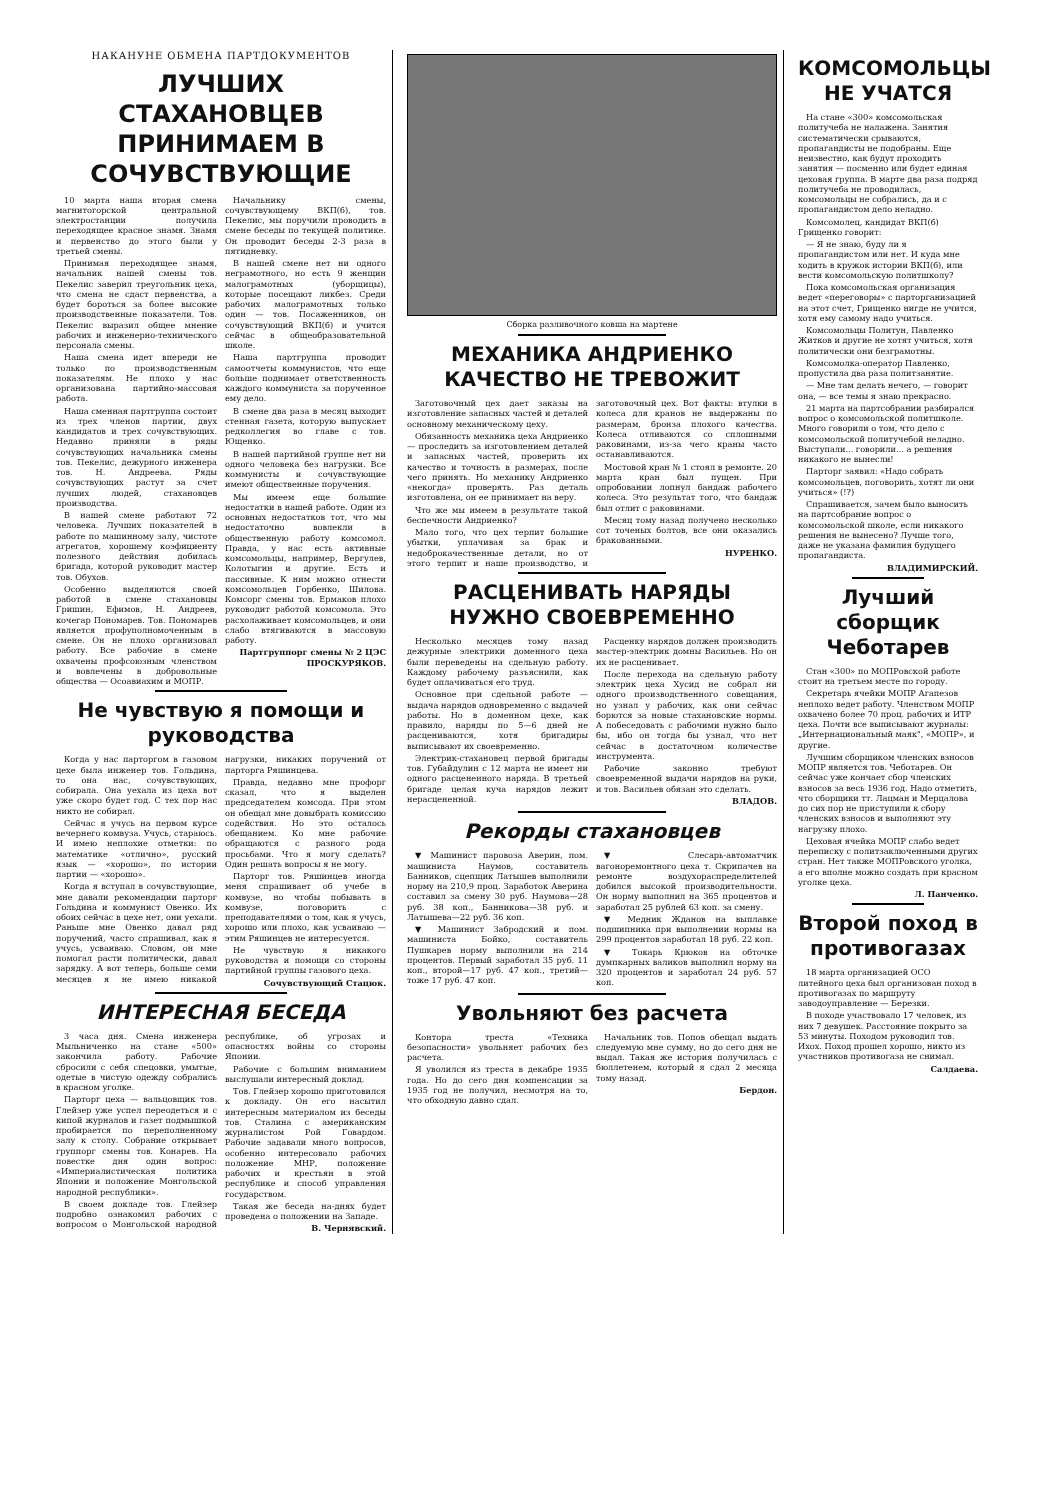НАКАНУНЕ ОБМЕНА ПАРТДОКУМЕНТОВ
ЛУЧШИХ СТАХАНОВЦЕВ ПРИНИМАЕМ В СОЧУВСТВУЮЩИЕ
10 марта наша вторая смена магнитогорской центральной электростанции получила переходящее красное знамя. Знамя и первенство до этого были у третьей смены.
Принимая переходящее знамя, начальник нашей смены тов. Пекелис заверил треугольник цеха, что смена не сдаст первенства, а будет бороться за более высокие производственные показатели. Тов. Пекелис выразил общее мнение рабочих и инженерно-технического персонала смены.
Наша смена идет впереди не только по производственным показателям. Не плохо у нас организована партийно-массовая работа.
Наша сменная партгруппа состоит из трех членов партии, двух кандидатов и трех сочувствующих. Недавно приняли в ряды сочувствующих начальника смены тов. Пекелис, дежурного инженера тов. Н. Андреева. Ряды сочувствующих растут за счет лучших людей, стахановцев производства.
В нашей смене работают 72 человека. Лучших показателей в работе по машинному залу, чистоте агрегатов, хорошему коэфициенту полезного действия добилась бригада, которой руководит мастер тов. Обухов.
Особенно выделяются своей работой в смене стахановцы Гришин, Ефимов, Н. Андреев, кочегар Пономарев. Тов. Пономарев является профуполномоченным в смене. Он не плохо организовал работу. Все рабочие в смене охвачены профсоюзным членством и вовлечены в добровольные общества — Осоавиахим и МОПР.
Начальнику смены, сочувствующему ВКП(б), тов. Пекелис, мы поручили проводить в смене беседы по текущей политике. Он проводит беседы 2-3 раза в пятидневку.
В нашей смене нет ни одного неграмотного, но есть 9 женщин малограмотных (уборщицы), которые посещают ликбез. Среди рабочих малограмотных только один — тов. Посаженников, он сочувствующий ВКП(б) и учится сейчас в общеобразовательной школе.
Наша партгруппа проводит самоотчеты коммунистов, что еще больше поднимает ответственность каждого коммуниста за порученное ему дело.
В смене два раза в месяц выходит стенная газета, которую выпускает редколлегия во главе с тов. Ющенко.
В нашей партийной группе нет ни одного человека без нагрузки. Все коммунисты и сочувствующие имеют общественные поручения.
Мы имеем еще большие недостатки в нашей работе. Один из основных недостатков тот, что мы недостаточно вовлекли в общественную работу комсомол. Правда, у нас есть активные комсомольцы, например, Вергулев, Колотыгин и другие. Есть и пассивные. К ним можно отнести комсомольцев Горбенко, Шилова. Комсорг смены тов. Ермаков плохо руководит работой комсомола. Это расхолаживает комсомольцев, и они слабо втягиваются в массовую работу.
Партгруппорг смены № 2 ЦЭС ПРОСКУРЯКОВ.
Не чувствую я помощи и руководства
Когда у нас парторгом в газовом цехе была инженер тов. Гольдина, то она нас, сочувствующих, собирала. Она уехала из цеха вот уже скоро будет год. С тех пор нас никто не собирал.
Сейчас я учусь на первом курсе вечернего комвуза. Учусь, стараюсь. И имею неплохие отметки: по математике «отлично», русский язык — «хорошо», по истории партии — «хорошо».
Когда я вступал в сочувствующие, мне давали рекомендации парторг Гольдина и коммунист Овенко. Их обоих сейчас в цехе нет, они уехали. Раньше мне Овенко давал ряд поручений, часто спрашивал, как я учусь, усваиваю. Словом, он мне помогал расти политически, давал зарядку. А вот теперь, больше семи месяцев я не имею никакой нагрузки, никаких поручений от парторга Ряшинцева.
Правда, недавно мне профорг сказал, что я выделен председателем комсода. При этом он обещал мне довыбрать комиссию содействия. Но это осталось обещанием. Ко мне рабочие обращаются с разного рода просьбами. Что я могу сделать? Один решать вопросы я не могу.
Парторг тов. Ряшинцев иногда меня спрашивает об учебе в комвузе, но чтобы побывать в комвузе, поговорить с преподавателями о том, как я учусь, хорошо или плохо, как усваиваю — этим Ряшинцев не интересуется.
Не чувствую я никакого руководства и помощи со стороны партийной группы газового цеха.
Сочувствующий Стацюк.
ИНТЕРЕСНАЯ БЕСЕДА
3 часа дня. Смена инженера Мыльниченко на стане «500» закончила работу. Рабочие сбросили с себя спецовки, умытые, одетые в чистую одежду собрались в красном уголке.
Парторг цеха — вальцовщик тов. Глейзер уже успел переодеться и с кипой журналов и газет подмышкой пробирается по переполненному залу к столу. Собрание открывает группорг смены тов. Конарев. На повестке дня один вопрос: «Империалистическая политика Японии и положение Монгольской народной республики».
В своем докладе тов. Глейзер подробно ознакомил рабочих с вопросом о Монгольской народной республике, об угрозах и опасностях войны со стороны Японии.
Рабочие с большим вниманием выслушали интересный доклад.
Тов. Глейзер хорошо приготовился к докладу. Он его насытил интересным материалом из беседы тов. Сталина с американским журналистом Рой Говардом. Рабочие задавали много вопросов, особенно интересовало рабочих положение МНР, положение рабочих и крестьян в этой республике и способ управления государством.
Такая же беседа на-днях будет проведена о положении на Западе.
В. Чернявский.
Сборка разливочного ковша на мартене
МЕХАНИКА АНДРИЕНКО КАЧЕСТВО НЕ ТРЕВОЖИТ
Заготовочный цех дает заказы на изготовление запасных частей и деталей основному механическому цеху.
Обязанность механика цеха Андриенко — проследить за изготовлением деталей и запасных частей, проверить их качество и точность в размерах, после чего принять. Но механику Андриенко «некогда» проверять. Раз деталь изготовлена, он ее принимает на веру.
Что же мы имеем в результате такой беспечности Андриенко?
Мало того, что цех терпит большие убытки, уплачивая за брак и недоброкачественные детали, но от этого терпит и наше производство, и заготовочный цех. Вот факты: втулки в колеса для кранов не выдержаны по размерам, бронза плохого качества. Колеса отливаются со сплошными раковинами, из-за чего краны часто останавливаются.
Мостовой кран № 1 стоял в ремонте. 20 марта кран был пущен. При опробовании лопнул бандаж рабочего колеса. Это результат того, что бандаж был отлит с раковинами.
Месяц тому назад получено несколько сот точеных болтов, все они оказались бракованными.
НУРЕНКО.
РАСЦЕНИВАТЬ НАРЯДЫ НУЖНО СВОЕВРЕМЕННО
Несколько месяцев тому назад дежурные электрики доменного цеха были переведены на сдельную работу. Каждому рабочему разъяснили, как будет оплачиваться его труд.
Основное при сдельной работе — выдача нарядов одновременно с выдачей работы. Но в доменном цехе, как правило, наряды по 5—6 дней не расцениваются, хотя бригадиры выписывают их своевременно.
Электрик-стахановец первой бригады тов. Губайдулин с 12 марта не имеет ни одного расцененного наряда. В третьей бригаде целая куча нарядов лежит нерасцененной.
Расценку нарядов должен производить мастер-электрик домны Васильев. Но он их не расценивает.
После перехода на сдельную работу электрик цеха Хусид не собрал ни одного производственного совещания, но узнал у рабочих, как они сейчас борются за новые стахановские нормы. А побеседовать с рабочими нужно было бы, ибо он тогда бы узнал, что нет сейчас в достаточном количестве инструмента.
Рабочие законно требуют своевременной выдачи нарядов на руки, и тов. Васильев обязан это сделать.
ВЛАДОВ.
Рекорды стахановцев
▼ Машинист паровоза Аверин, пом. машиниста Наумов, составитель Банников, сцепщик Латышев выполнили норму на 210,9 проц. Заработок Аверина составил за смену 30 руб. Наумова—28 руб. 38 коп., Банникова—38 руб. и Латышева—22 руб. 36 коп.
▼ Машинист Забродский и пом. машиниста Бойко, составитель Пушкарев норму выполнили на 214 процентов. Первый заработал 35 руб. 11 коп., второй—17 руб. 47 коп., третий—тоже 17 руб. 47 коп.
▼ Слесарь-автоматчик вагоноремонтного цеха т. Скрипачев на ремонте воздухораспределителей добился высокой производительности. Он норму выполнил на 365 процентов и заработал 25 рублей 63 коп. за смену.
▼ Медник Жданов на выплавке подшипника при выполнении нормы на 299 процентов заработал 18 руб. 22 коп.
▼ Токарь Крюков на обточке думпкарных валиков выполнил норму на 320 процентов и заработал 24 руб. 57 коп.
Увольняют без расчета
Контора треста «Техника безопасности» увольняет рабочих без расчета.
Я уволился из треста в декабре 1935 года. Но до сего дня компенсации за 1935 год не получил, несмотря на то, что обходную давно сдал.
Начальник тов. Попов обещал выдать следуемую мне сумму, но до сего дня не выдал. Такая же история получилась с бюллетенем, который я сдал 2 месяца тому назад.
Бердон.
КОМСОМОЛЬЦЫ НЕ УЧАТСЯ
На стане «300» комсомольская политучеба не налажена. Занятия систематически срываются, пропагандисты не подобраны. Еще неизвестно, как будут проходить занятия — посменно или будет единая цеховая группа. В марте два раза подряд политучеба не проводилась, комсомольцы не собрались, да и с пропагандистом дело неладно.
Комсомолец, кандидат ВКП(б) Грищенко говорит:
— Я не знаю, буду ли я пропагандистом или нет. И куда мне ходить в кружок истории ВКП(б), или вести комсомольскую политшколу?
Пока комсомольская организация ведет «переговоры» с парторганизацией на этот счет, Грищенко нигде не учится, хотя ему самому надо учиться.
Комсомольцы Политун, Павленко Житков и другие не хотят учиться, хотя политически они безграмотны.
Комсомолка-оператор Павленко, пропустила два раза политзанятие.
— Мне там делать нечего, — говорит она, — все темы я знаю прекрасно.
21 марта на партсобрании разбирался вопрос о комсомольской политшколе. Много говорили о том, что дело с комсомольской политучебой неладно. Выступали... говорили... а решения никакого не вынесли!
Парторг заявил: «Надо собрать комсомольцев, поговорить, хотят ли они учиться» (!?)
Спрашивается, зачем было выносить на партсобрание вопрос о комсомольской школе, если никакого решения не вынесено? Лучше того, даже не указана фамилия будущего пропагандиста.
ВЛАДИМИРСКИЙ.
Лучший сборщик Чеботарев
Стан «300» по МОПРовской работе стоит на третьем месте по городу.
Секретарь ячейки МОПР Агапезов неплохо ведет работу. Членством МОПР охвачено более 70 проц. рабочих и ИТР цеха. Почти все выписывают журналы: „Интернациональный маяк", «МОПР», и другие.
Лучшим сборщиком членских взносов МОПР является тов. Чеботарев. Он сейчас уже кончает сбор членских взносов за весь 1936 год. Надо отметить, что сборщики тт. Лацман и Мерцалова до сих пор не приступили к сбору членских взносов и выполняют эту нагрузку плохо.
Цеховая ячейка МОПР слабо ведет переписку с политзаключенными других стран. Нет также МОПРовского уголка, а его вполне можно создать при красном уголке цеха.
Л. Панченко.
Второй поход в противогазах
18 марта организацией ОСО литейного цеха был организован поход в противогазах по маршруту заводоуправление — Березки.
В походе участвовало 17 человек, из них 7 девушек. Расстояние покрыто за 53 минуты. Походом руководил тов. Ихох. Поход прошел хорошо, никто из участников противогаза не снимал.
Салдаева.